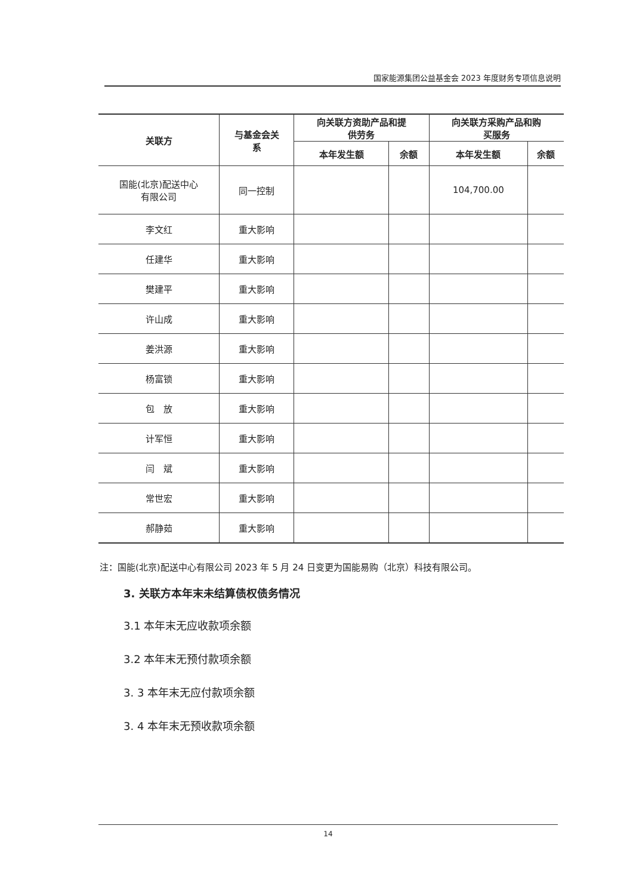国家能源集团公益基金会 2023 年度财务专项信息说明
| 关联方 | 与基金会关 系 | 向关联方资助产品和提 供劳务 | | 向关联方采购产品和购 买服务 | |
| --- | --- | --- | --- | --- | --- |
| | | 本年发生额 | 余额 | 本年发生额 | 余额 |
| 国能(北京)配送中心 有限公司 | 同一控制 | | | 104,700.00 | |
| 李文红 | 重大影响 | | | | |
| 任建华 | 重大影响 | | | | |
| 樊建平 | 重大影响 | | | | |
| 许山成 | 重大影响 | | | | |
| 姜洪源 | 重大影响 | | | | |
| 杨富锁 | 重大影响 | | | | |
| 包 放 | 重大影响 | | | | |
| 计军恒 | 重大影响 | | | | |
| 闫 斌 | 重大影响 | | | | |
| 常世宏 | 重大影响 | | | | |
| 郝静茹 | 重大影响 | | | | |
注：国能(北京)配送中心有限公司 2023 年 5 月 24 日变更为国能易购（北京）科技有限公司。
3. 关联方本年末未结算债权债务情况
3.1 本年末无应收款项余额
3.2 本年末无预付款项余额
3. 3 本年末无应付款项余额
3. 4 本年末无预收款项余额
14